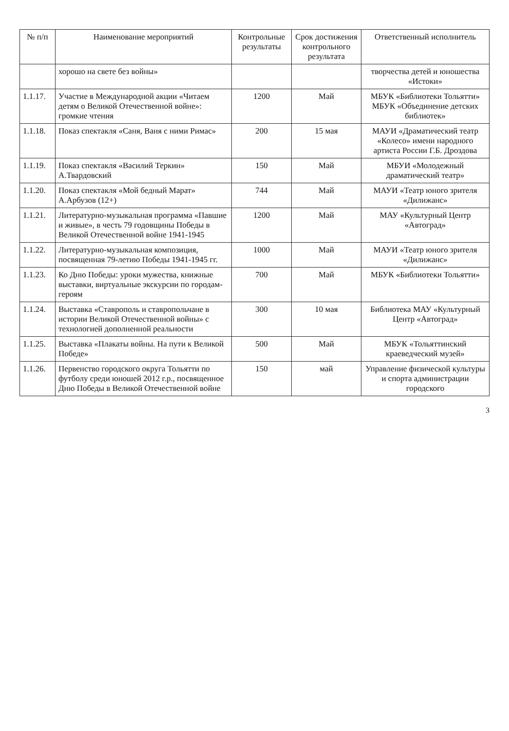| № п/п | Наименование мероприятий | Контрольные результаты | Срок достижения контрольного результата | Ответственный исполнитель |
| --- | --- | --- | --- | --- |
| | хорошо на свете без войны» | | | творчества детей и юношества «Истоки» |
| 1.1.17. | Участие в Международной акции «Читаем детям о Великой Отечественной войне»: громкие чтения | 1200 | Май | МБУК «Библиотеки Тольятти» МБУК «Объединение детских библиотек» |
| 1.1.18. | Показ спектакля «Саня, Ваня с ними Римас» | 200 | 15 мая | МАУИ «Драматический театр «Колесо» имени народного артиста России Г.Б. Дроздова |
| 1.1.19. | Показ спектакля «Василий Теркин» А.Твардовский | 150 | Май | МБУИ «Молодежный драматический театр» |
| 1.1.20. | Показ спектакля «Мой бедный Марат» А.Арбузов (12+) | 744 | Май | МАУИ «Театр юного зрителя «Дилижанс» |
| 1.1.21. | Литературно-музыкальная программа «Павшие и живые», в честь 79 годовщины Победы в Великой Отечественной войне 1941-1945 | 1200 | Май | МАУ «Культурный Центр «Автоград» |
| 1.1.22. | Литературно-музыкальная композиция, посвященная 79-летию Победы 1941-1945 гг. | 1000 | Май | МАУИ «Театр юного зрителя «Дилижанс» |
| 1.1.23. | Ко Дню Победы: уроки мужества, книжные выставки, виртуальные экскурсии по городам-героям | 700 | Май | МБУК «Библиотеки Тольятти» |
| 1.1.24. | Выставка «Ставрополь и ставропольчане в истории Великой Отечественной войны» с технологией дополненной реальности | 300 | 10 мая | Библиотека МАУ «Культурный Центр «Автоград» |
| 1.1.25. | Выставка «Плакаты войны. На пути к Великой Победе» | 500 | Май | МБУК «Тольяттинский краеведческий музей» |
| 1.1.26. | Первенство городского округа Тольятти по футболу среди юношей 2012 г.р., посвященное Дню Победы в Великой Отечественной войне | 150 | май | Управление физической культуры и спорта администрации городского |
3